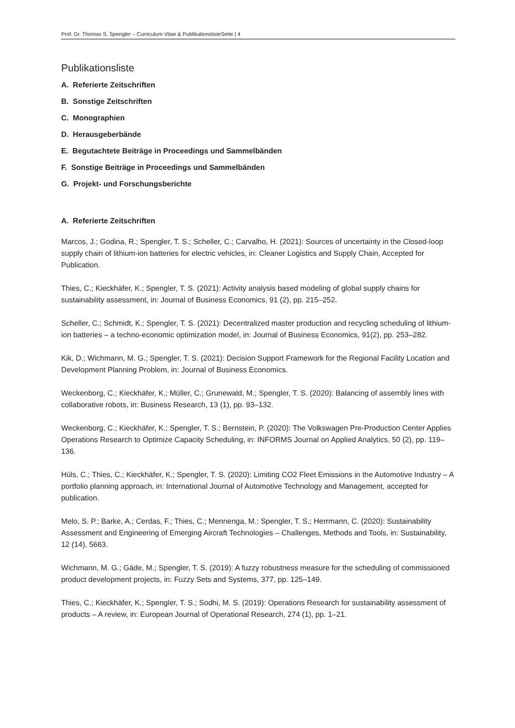Prof. Dr. Thomas S. Spengler – Curriculum Vitae & PublikationslisteSeite | 4
Publikationsliste
A. Referierte Zeitschriften
B. Sonstige Zeitschriften
C. Monographien
D. Herausgeberbände
E. Begutachtete Beiträge in Proceedings und Sammelbänden
F. Sonstige Beiträge in Proceedings und Sammelbänden
G. Projekt- und Forschungsberichte
A. Referierte Zeitschriften
Marcos, J.; Godina, R.; Spengler, T. S.; Scheller, C.; Carvalho, H. (2021): Sources of uncertainty in the Closed-loop supply chain of lithium-ion batteries for electric vehicles, in: Cleaner Logistics and Supply Chain, Accepted for Publication.
Thies, C.; Kieckhäfer, K.; Spengler, T. S. (2021): Activity analysis based modeling of global supply chains for sustainability assessment, in: Journal of Business Economics, 91 (2), pp. 215–252.
Scheller, C.; Schmidt, K.; Spengler, T. S. (2021): Decentralized master production and recycling scheduling of lithium-ion batteries – a techno-economic optimization model, in: Journal of Business Economics, 91(2), pp. 253–282.
Kik, D.; Wichmann, M. G.; Spengler, T. S. (2021): Decision Support Framework for the Regional Facility Location and Development Planning Problem, in: Journal of Business Economics.
Weckenborg, C.; Kieckhäfer, K.; Müller, C.; Grunewald, M.; Spengler, T. S. (2020): Balancing of assembly lines with collaborative robots, in: Business Research, 13 (1), pp. 93–132.
Weckenborg, C.; Kieckhäfer, K.; Spengler, T. S.; Bernstein, P. (2020): The Volkswagen Pre-Production Center Applies Operations Research to Optimize Capacity Scheduling, in: INFORMS Journal on Applied Analytics, 50 (2), pp. 119–136.
Hüls, C.; Thies, C.; Kieckhäfer, K.; Spengler, T. S. (2020): Limiting CO2 Fleet Emissions in the Automotive Industry – A portfolio planning approach, in: International Journal of Automotive Technology and Management, accepted for publication.
Melo, S. P.; Barke, A.; Cerdas, F.; Thies, C.; Mennenga, M.; Spengler, T. S.; Herrmann, C. (2020): Sustainability Assessment and Engineering of Emerging Aircraft Technologies – Challenges, Methods and Tools, in: Sustainability, 12 (14), 5663.
Wichmann, M. G.; Gäde, M.; Spengler, T. S. (2019): A fuzzy robustness measure for the scheduling of commissioned product development projects, in: Fuzzy Sets and Systems, 377, pp. 125–149.
Thies, C.; Kieckhäfer, K.; Spengler, T. S.; Sodhi, M. S. (2019): Operations Research for sustainability assessment of products – A review, in: European Journal of Operational Research, 274 (1), pp. 1–21.